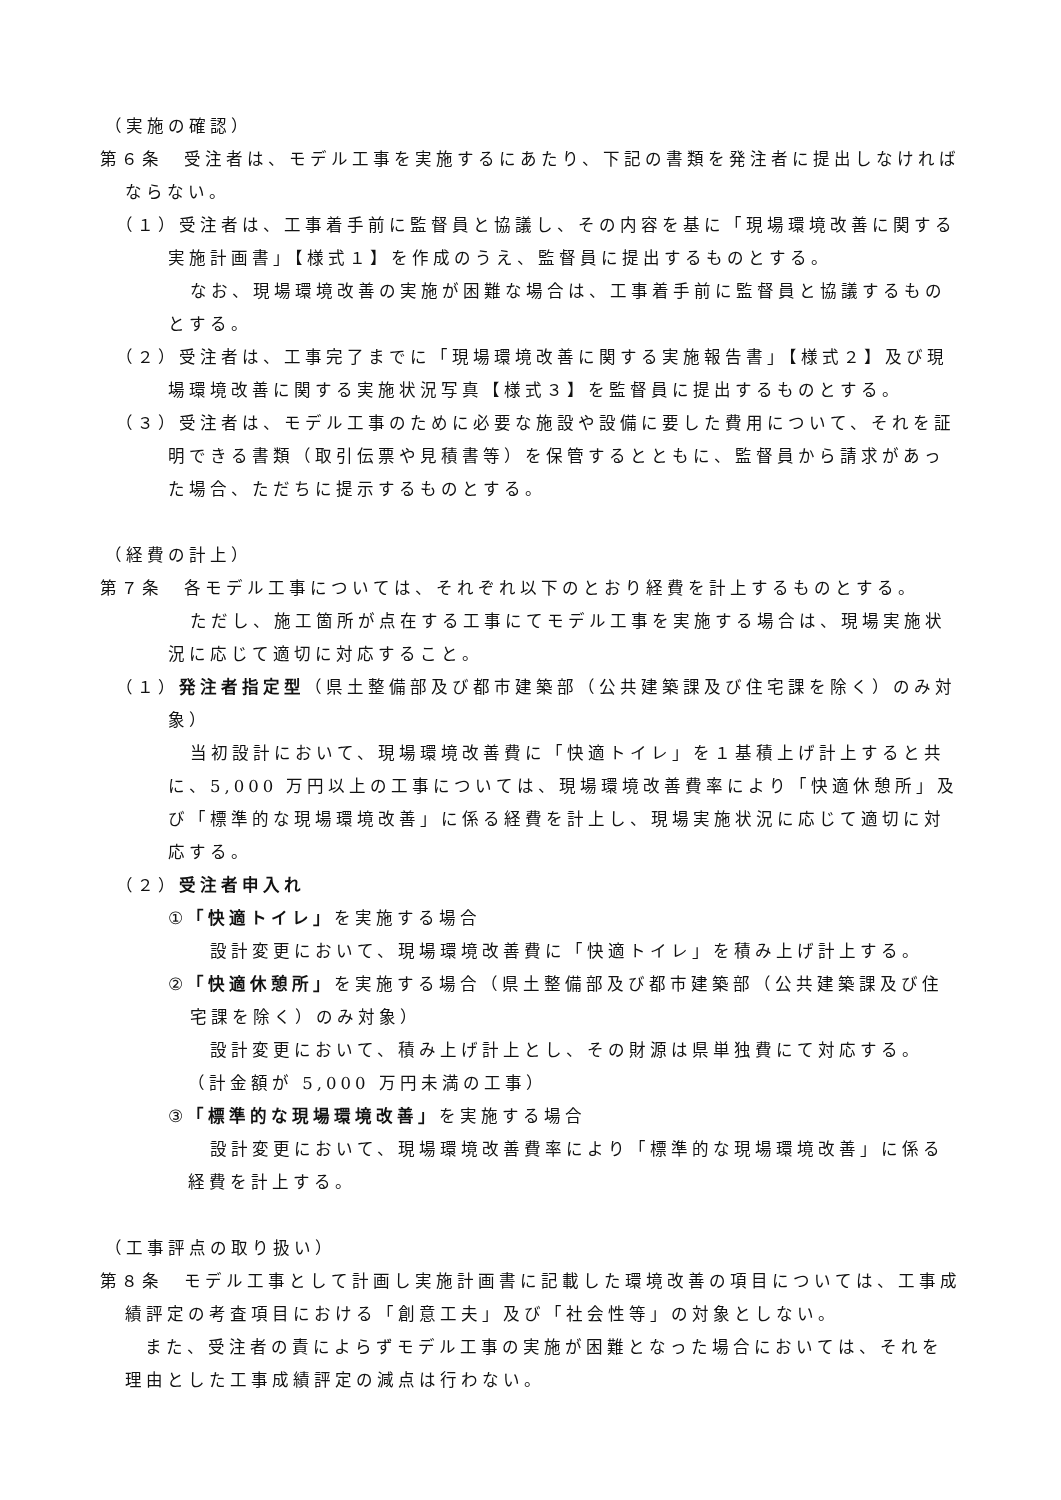（実施の確認）
第６条　受注者は、モデル工事を実施するにあたり、下記の書類を発注者に提出しなければならない。
（１）受注者は、工事着手前に監督員と協議し、その内容を基に「現場環境改善に関する実施計画書」【様式１】を作成のうえ、監督員に提出するものとする。
なお、現場環境改善の実施が困難な場合は、工事着手前に監督員と協議するものとする。
（２）受注者は、工事完了までに「現場環境改善に関する実施報告書」【様式２】及び現場環境改善に関する実施状況写真【様式３】を監督員に提出するものとする。
（３）受注者は、モデル工事のために必要な施設や設備に要した費用について、それを証明できる書類（取引伝票や見積書等）を保管するとともに、監督員から請求があった場合、ただちに提示するものとする。
（経費の計上）
第７条　各モデル工事については、それぞれ以下のとおり経費を計上するものとする。
ただし、施工箇所が点在する工事にてモデル工事を実施する場合は、現場実施状況に応じて適切に対応すること。
（１）発注者指定型（県土整備部及び都市建築部（公共建築課及び住宅課を除く）のみ対象）
当初設計において、現場環境改善費に「快適トイレ」を１基積上げ計上すると共に、5,000 万円以上の工事については、現場環境改善費率により「快適休憩所」及び「標準的な現場環境改善」に係る経費を計上し、現場実施状況に応じて適切に対応する。
（２）受注者申入れ
①「快適トイレ」を実施する場合
設計変更において、現場環境改善費に「快適トイレ」を積み上げ計上する。
②「快適休憩所」を実施する場合（県土整備部及び都市建築部（公共建築課及び住宅課を除く）のみ対象）
設計変更において、積み上げ計上とし、その財源は県単独費にて対応する。
（計金額が 5,000 万円未満の工事）
③「標準的な現場環境改善」を実施する場合
設計変更において、現場環境改善費率により「標準的な現場環境改善」に係る経費を計上する。
（工事評点の取り扱い）
第８条　モデル工事として計画し実施計画書に記載した環境改善の項目については、工事成績評定の考査項目における「創意工夫」及び「社会性等」の対象としない。
また、受注者の責によらずモデル工事の実施が困難となった場合においては、それを理由とした工事成績評定の減点は行わない。